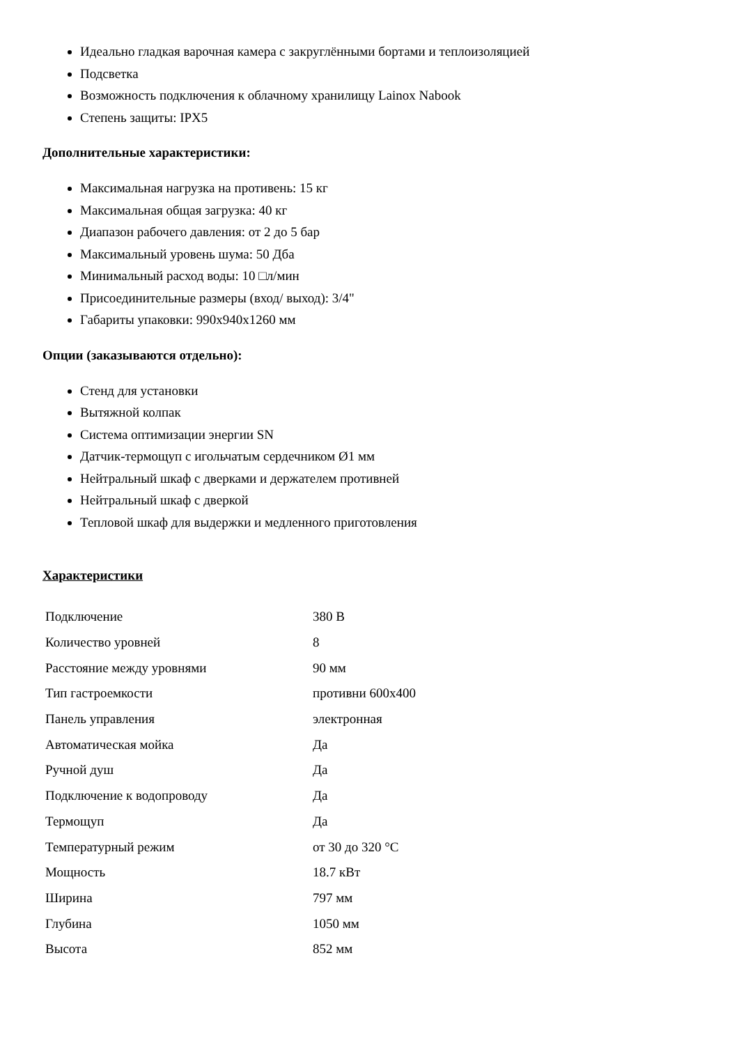Идеально гладкая варочная камера с закруглёнными бортами и теплоизоляцией
Подсветка
Возможность подключения к облачному хранилищу Lainox Nabook
Степень защиты: IPX5
Дополнительные характеристики:
Максимальная нагрузка на противень: 15 кг
Максимальная общая загрузка: 40 кг
Диапазон рабочего давления: от 2 до 5 бар
Максимальный уровень шума: 50 Дба
Минимальный расход воды: 10 □л/мин
Присоединительные размеры (вход/ выход): 3/4"
Габариты упаковки: 990x940x1260 мм
Опции (заказываются отдельно):
Стенд для установки
Вытяжной колпак
Система оптимизации энергии SN
Датчик-термощуп с игольчатым сердечником Ø1 мм
Нейтральный шкаф с дверками и держателем противней
Нейтральный шкаф с дверкой
Тепловой шкаф для выдержки и медленного приготовления
Характеристики
| Подключение | 380 В |
| Количество уровней | 8 |
| Расстояние между уровнями | 90 мм |
| Тип гастроемкости | противни 600x400 |
| Панель управления | электронная |
| Автоматическая мойка | Да |
| Ручной душ | Да |
| Подключение к водопроводу | Да |
| Термощуп | Да |
| Температурный режим | от 30 до 320 °C |
| Мощность | 18.7 кВт |
| Ширина | 797 мм |
| Глубина | 1050 мм |
| Высота | 852 мм |